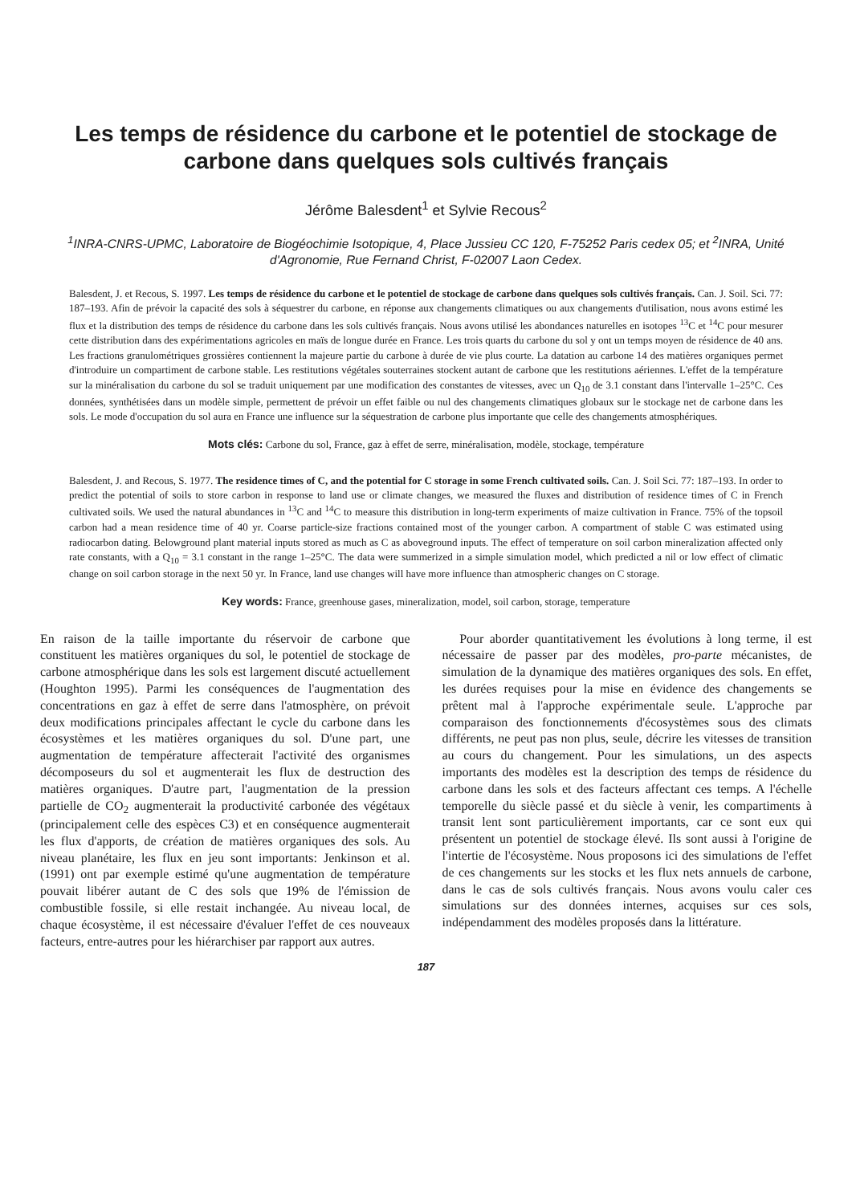Les temps de résidence du carbone et le potentiel de stockage de carbone dans quelques sols cultivés français
Jérôme Balesdent<sup>1</sup> et Sylvie Recous<sup>2</sup>
<sup>1</sup> INRA-CNRS-UPMC, Laboratoire de Biogéochimie Isotopique, 4, Place Jussieu CC 120, F-75252 Paris cedex 05; et <sup>2</sup>INRA, Unité d'Agronomie, Rue Fernand Christ, F-02007 Laon Cedex.
Balesdent, J. et Recous, S. 1997. Les temps de résidence du carbone et le potentiel de stockage de carbone dans quelques sols cultivés français. Can. J. Soil. Sci. 77: 187–193. Afin de prévoir la capacité des sols à séquestrer du carbone, en réponse aux changements climatiques ou aux changements d'utilisation, nous avons estimé les flux et la distribution des temps de résidence du carbone dans les sols cultivés français. Nous avons utilisé les abondances naturelles en isotopes <sup>13</sup>C et <sup>14</sup>C pour mesurer cette distribution dans des expérimentations agricoles en maïs de longue durée en France. Les trois quarts du carbone du sol y ont un temps moyen de résidence de 40 ans. Les fractions granulométriques grossières contiennent la majeure partie du carbone à durée de vie plus courte. La datation au carbone 14 des matières organiques permet d'introduire un compartiment de carbone stable. Les restitutions végétales souterraines stockent autant de carbone que les restitutions aériennes. L'effet de la température sur la minéralisation du carbone du sol se traduit uniquement par une modification des constantes de vitesses, avec un Q<sub>10</sub> de 3.1 constant dans l'intervalle 1–25°C. Ces données, synthétisées dans un modèle simple, permettent de prévoir un effet faible ou nul des changements climatiques globaux sur le stockage net de carbone dans les sols. Le mode d'occupation du sol aura en France une influence sur la séquestration de carbone plus importante que celle des changements atmosphériques.
Mots clés: Carbone du sol, France, gaz à effet de serre, minéralisation, modèle, stockage, température
Balesdent, J. and Recous, S. 1977. The residence times of C, and the potential for C storage in some French cultivated soils. Can. J. Soil Sci. 77: 187–193. In order to predict the potential of soils to store carbon in response to land use or climate changes, we measured the fluxes and distribution of residence times of C in French cultivated soils. We used the natural abundances in <sup>13</sup>C and <sup>14</sup>C to measure this distribution in long-term experiments of maize cultivation in France. 75% of the topsoil carbon had a mean residence time of 40 yr. Coarse particle-size fractions contained most of the younger carbon. A compartment of stable C was estimated using radiocarbon dating. Belowground plant material inputs stored as much as C as aboveground inputs. The effect of temperature on soil carbon mineralization affected only rate constants, with a Q<sub>10</sub> = 3.1 constant in the range 1–25°C. The data were summerized in a simple simulation model, which predicted a nil or low effect of climatic change on soil carbon storage in the next 50 yr. In France, land use changes will have more influence than atmospheric changes on C storage.
Key words: France, greenhouse gases, mineralization, model, soil carbon, storage, temperature
En raison de la taille importante du réservoir de carbone que constituent les matières organiques du sol, le potentiel de stockage de carbone atmosphérique dans les sols est largement discuté actuellement (Houghton 1995). Parmi les conséquences de l'augmentation des concentrations en gaz à effet de serre dans l'atmosphère, on prévoit deux modifications principales affectant le cycle du carbone dans les écosystèmes et les matières organiques du sol. D'une part, une augmentation de température affecterait l'activité des organismes décomposeurs du sol et augmenterait les flux de destruction des matières organiques. D'autre part, l'augmentation de la pression partielle de CO<sub>2</sub> augmenterait la productivité carbonée des végétaux (principalement celle des espèces C3) et en conséquence augmenterait les flux d'apports, de création de matières organiques des sols. Au niveau planétaire, les flux en jeu sont importants: Jenkinson et al. (1991) ont par exemple estimé qu'une augmentation de température pouvait libérer autant de C des sols que 19% de l'émission de combustible fossile, si elle restait inchangée. Au niveau local, de chaque écosystème, il est nécessaire d'évaluer l'effet de ces nouveaux facteurs, entre-autres pour les hiérarchiser par rapport aux autres.
Pour aborder quantitativement les évolutions à long terme, il est nécessaire de passer par des modèles, pro-parte mécanistes, de simulation de la dynamique des matières organiques des sols. En effet, les durées requises pour la mise en évidence des changements se prêtent mal à l'approche expérimentale seule. L'approche par comparaison des fonctionnements d'écosystèmes sous des climats différents, ne peut pas non plus, seule, décrire les vitesses de transition au cours du changement. Pour les simulations, un des aspects importants des modèles est la description des temps de résidence du carbone dans les sols et des facteurs affectant ces temps. A l'échelle temporelle du siècle passé et du siècle à venir, les compartiments à transit lent sont particulièrement importants, car ce sont eux qui présentent un potentiel de stockage élevé. Ils sont aussi à l'origine de l'intertie de l'écosystème. Nous proposons ici des simulations de l'effet de ces changements sur les stocks et les flux nets annuels de carbone, dans le cas de sols cultivés français. Nous avons voulu caler ces simulations sur des données internes, acquises sur ces sols, indépendamment des modèles proposés dans la littérature.
187